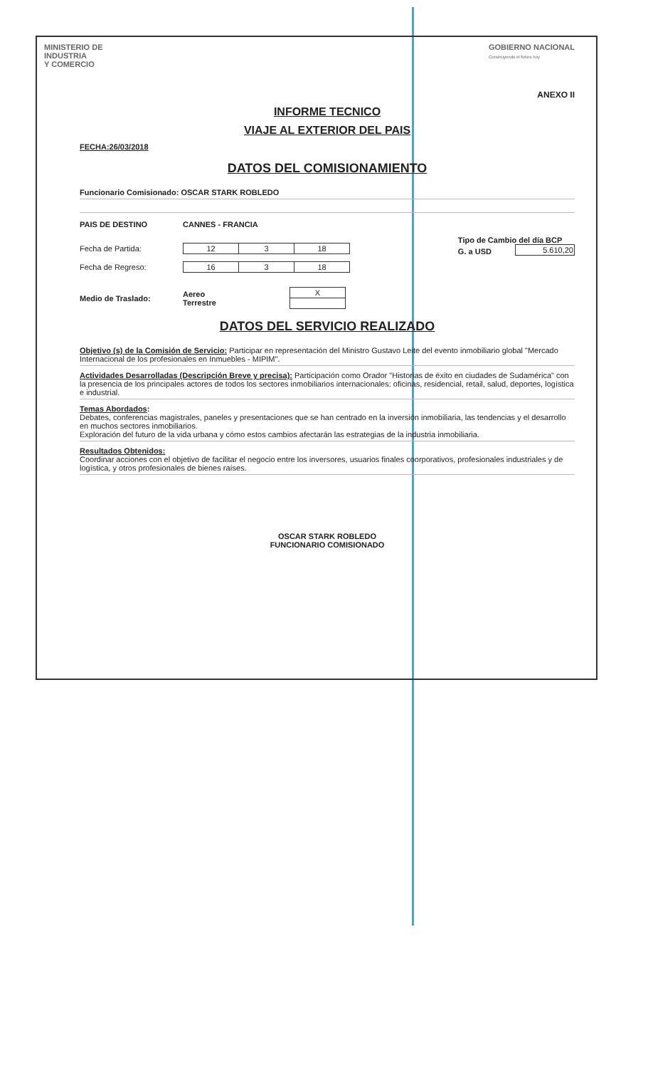MINISTERIO DE
INDUSTRIA
Y COMERCIO
GOBIERNO NACIONAL
Construyendo el futuro hoy
ANEXO II
INFORME TECNICO
VIAJE AL EXTERIOR DEL PAIS
FECHA:26/03/2018
DATOS DEL COMISIONAMIENTO
Funcionario Comisionado: OSCAR STARK ROBLEDO
PAIS DE DESTINO CANNES - FRANCIA
Fecha de Partida:
| 12 | 3 | 18 |
Fecha de Regreso:
| 16 | 3 | 18 |
Tipo de Cambio del día BCP
G. a USD
| 5.610,20 |
Medio de Traslado: Aereo
Terrestre
| X |
DATOS DEL SERVICIO REALIZADO
Objetivo (s) de la Comisión de Servicio: Participar en representación del Ministro Gustavo Leite del evento inmobiliario global "Mercado Internacional de los profesionales en Inmuebles - MIPIM".
Actividades Desarrolladas (Descripción Breve y precisa): Participación como Orador "Historias de éxito en ciudades de Sudamérica" con la presencia de los principales actores de todos los sectores inmobiliarios internacionales: oficinas, residencial, retail, salud, deportes, logística e industrial.
Temas Abordados:
Debates, conferencias magistrales, paneles y presentaciones que se han centrado en la inversión inmobiliaria, las tendencias y el desarrollo en muchos sectores inmobiliarios.
Exploración del futuro de la vida urbana y cómo estos cambios afectarán las estrategias de la industria inmobiliaria.
Resultados Obtenidos:
Coordinar acciones con el objetivo de facilitar el negocio entre los inversores, usuarios finales coorporativos, profesionales industriales y de logística, y otros profesionales de bienes raíses.
OSCAR STARK ROBLEDO
FUNCIONARIO COMISIONADO